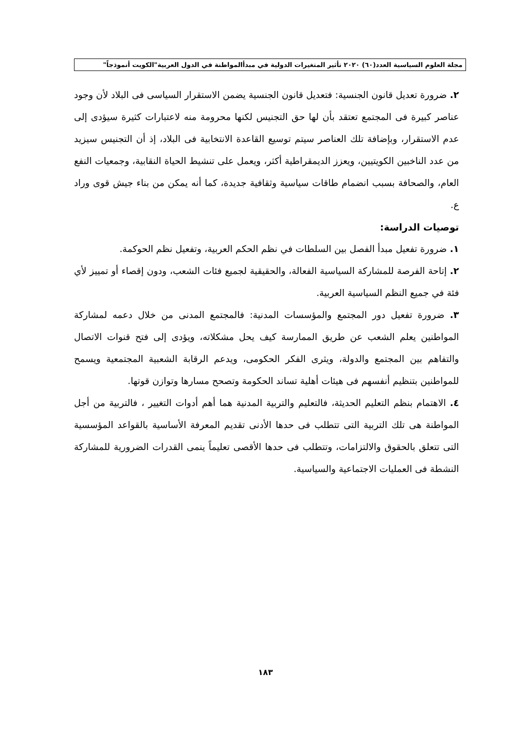مجلة العلوم السياسية العدد(٦٠) ٢٠٢٠ تأثير المتغيرات الدولية في مبدأالمواطنة في الدول العربية"الكويت أنموذجاً"
٢. ضرورة تعديل قانون الجنسية: فتعديل قانون الجنسية يضمن الاستقرار السياسى فى البلاد لأن وجود عناصر كبيرة فى المجتمع تعتقد بأن لها حق التجنيس لكنها محرومة منه لاعتبارات كثيرة سيؤدى إلى عدم الاستقرار، وبإضافة تلك العناصر سيتم توسيع القاعدة الانتخابية فى البلاد، إذ أن التجنيس سيزيد من عدد الناخبين الكويتيين، ويعزز الديمقراطية أكثر، ويعمل على تنشيط الحياة النقابية، وجمعيات النفع العام، والصحافة بسبب انضمام طاقات سياسية وثقافية جديدة، كما أنه يمكن من بناء جيش قوى وراد ع.
توصيات الدراسة:
١. ضرورة تفعيل مبدأ الفصل بين السلطات في نظم الحكم العربية، وتفعيل نظم الحوكمة.
٢. إتاحة الفرصة للمشاركة السياسية الفعالة، والحقيقية لجميع فئات الشعب، ودون إقصاء أو تمييز لأي فئة في جميع النظم السياسية العربية.
٣. ضرورة تفعيل دور المجتمع والمؤسسات المدنية: فالمجتمع المدنى من خلال دعمه لمشاركة المواطنين يعلم الشعب عن طريق الممارسة كيف يحل مشكلاته، ويؤدى إلى فتح قنوات الاتصال والتفاهم بين المجتمع والدولة، ويثرى الفكر الحكومى، ويدعم الرقابة الشعبية المجتمعية ويسمح للمواطنين بتنظيم أنفسهم فى هيئات أهلية تساند الحكومة وتصحح مسارها وتوازن قوتها.
٤. الاهتمام بنظم التعليم الحديثة، فالتعليم والتربية المدنية هما أهم أدوات التغيير ، فالتربية من أجل المواطنة هى تلك التربية التى تتطلب فى حدها الأدنى تقديم المعرفة الأساسية بالقواعد المؤسسية التى تتعلق بالحقوق والالتزامات، وتتطلب فى حدها الأقصى تعليماً ينمى القدرات الضرورية للمشاركة النشطة فى العمليات الاجتماعية والسياسية.
١٨٣